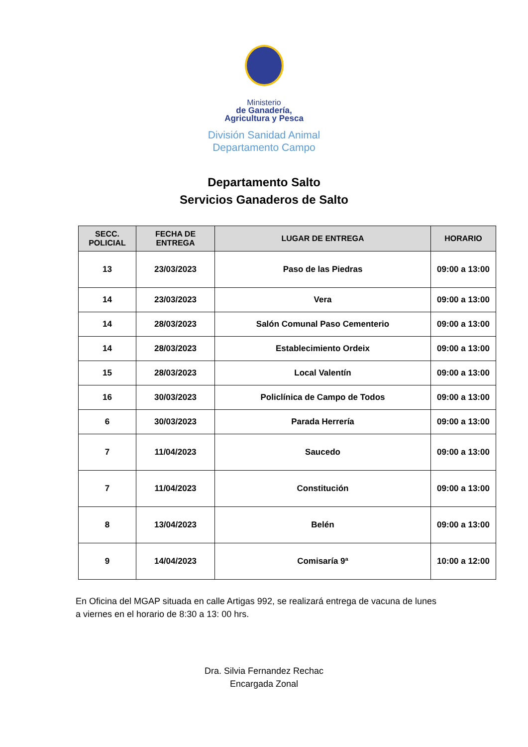Ministerio
de Ganadería,
Agricultura y Pesca
División Sanidad Animal
Departamento Campo
Departamento Salto
Servicios Ganaderos de Salto
| SECC. POLICIAL | FECHA DE ENTREGA | LUGAR DE ENTREGA | HORARIO |
| --- | --- | --- | --- |
| 13 | 23/03/2023 | Paso de las Piedras | 09:00 a 13:00 |
| 14 | 23/03/2023 | Vera | 09:00 a 13:00 |
| 14 | 28/03/2023 | Salón Comunal Paso Cementerio | 09:00 a 13:00 |
| 14 | 28/03/2023 | Establecimiento Ordeix | 09:00 a 13:00 |
| 15 | 28/03/2023 | Local Valentín | 09:00 a 13:00 |
| 16 | 30/03/2023 | Policlínica de Campo de Todos | 09:00 a 13:00 |
| 6 | 30/03/2023 | Parada Herrería | 09:00 a 13:00 |
| 7 | 11/04/2023 | Saucedo | 09:00 a 13:00 |
| 7 | 11/04/2023 | Constitución | 09:00 a 13:00 |
| 8 | 13/04/2023 | Belén | 09:00 a 13:00 |
| 9 | 14/04/2023 | Comisaría 9ª | 10:00 a 12:00 |
En Oficina del MGAP situada en calle Artigas 992, se realizará entrega de vacuna de lunes a viernes en el horario de 8:30 a 13: 00 hrs.
Dra. Silvia Fernandez Rechac
Encargada Zonal